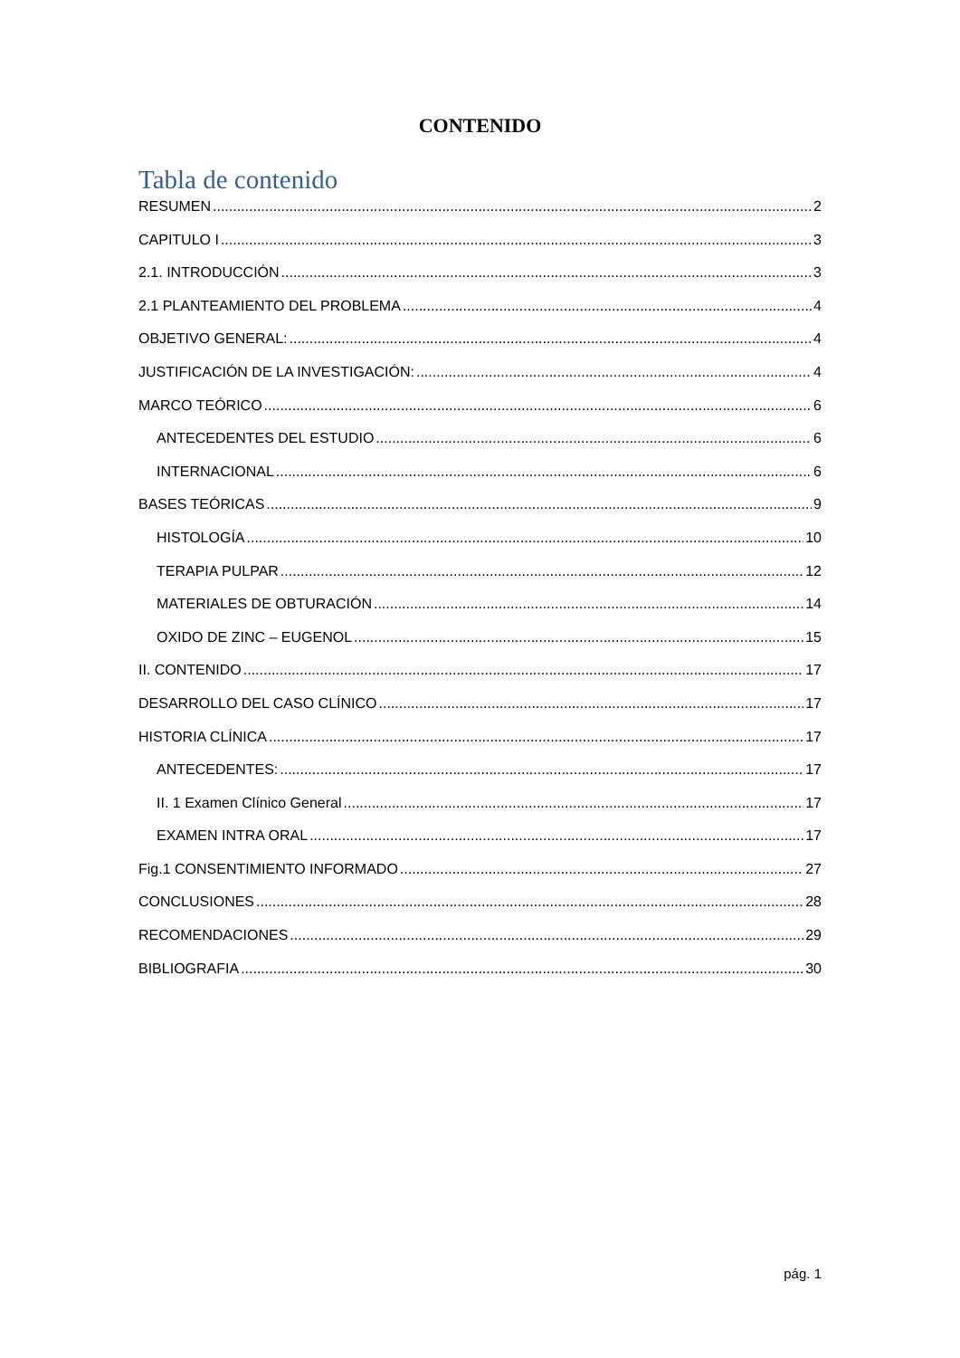CONTENIDO
Tabla de contenido
RESUMEN 2
CAPITULO I 3
2.1. INTRODUCCIÓN 3
2.1 PLANTEAMIENTO DEL PROBLEMA 4
OBJETIVO GENERAL: 4
JUSTIFICACIÓN DE LA INVESTIGACIÓN: 4
MARCO TEÓRICO 6
ANTECEDENTES DEL ESTUDIO 6
INTERNACIONAL 6
BASES TEÓRICAS 9
HISTOLOGÍA 10
TERAPIA PULPAR 12
MATERIALES DE OBTURACIÓN 14
OXIDO DE ZINC – EUGENOL 15
II. CONTENIDO 17
DESARROLLO DEL CASO CLÍNICO 17
HISTORIA CLÍNICA 17
ANTECEDENTES: 17
II. 1 Examen Clínico General 17
EXAMEN INTRA ORAL 17
Fig.1 CONSENTIMIENTO INFORMADO 27
CONCLUSIONES 28
RECOMENDACIONES 29
BIBLIOGRAFIA 30
pág. 1